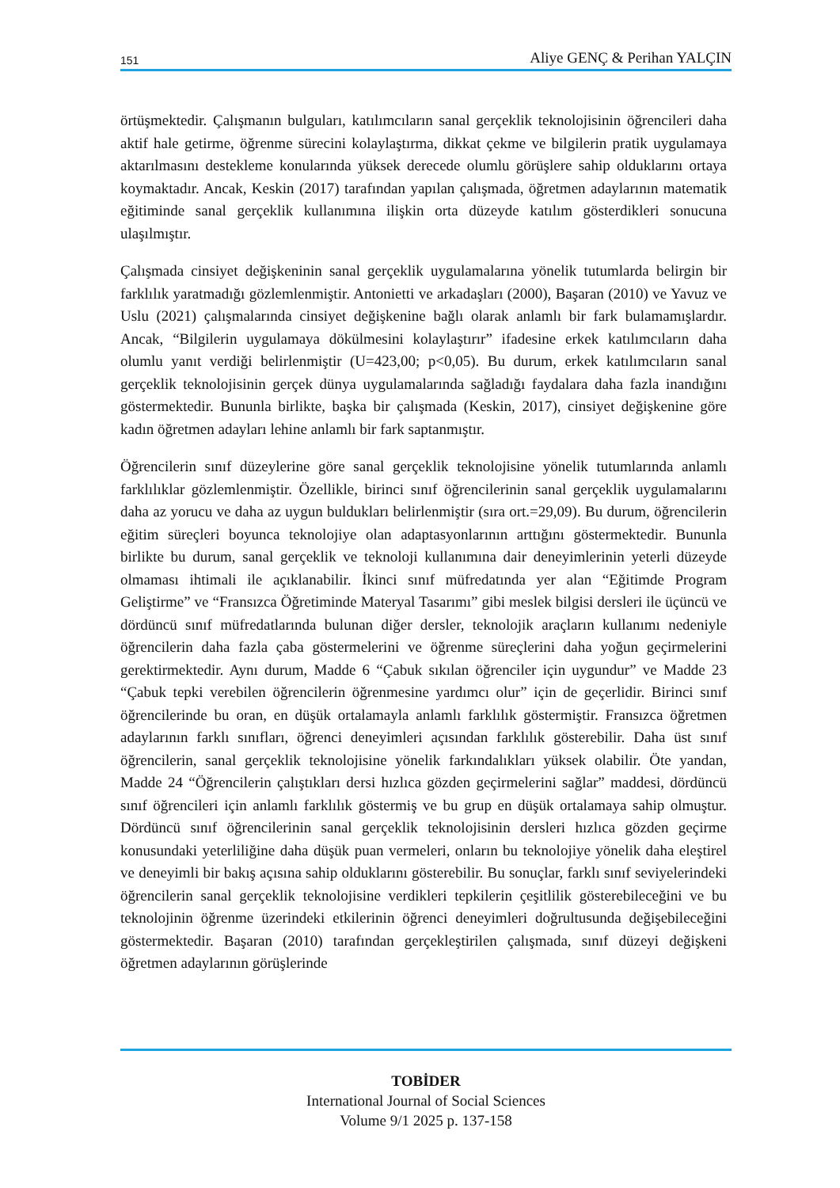151 Aliye GENÇ & Perihan YALÇIN
örtüşmektedir. Çalışmanın bulguları, katılımcıların sanal gerçeklik teknolojisinin öğrencileri daha aktif hale getirme, öğrenme sürecini kolaylaştırma, dikkat çekme ve bilgilerin pratik uygulamaya aktarılmasını destekleme konularında yüksek derecede olumlu görüşlere sahip olduklarını ortaya koymaktadır. Ancak, Keskin (2017) tarafından yapılan çalışmada, öğretmen adaylarının matematik eğitiminde sanal gerçeklik kullanımına ilişkin orta düzeyde katılım gösterdikleri sonucuna ulaşılmıştır.
Çalışmada cinsiyet değişkeninin sanal gerçeklik uygulamalarına yönelik tutumlarda belirgin bir farklılık yaratmadığı gözlemlenmiştir. Antonietti ve arkadaşları (2000), Başaran (2010) ve Yavuz ve Uslu (2021) çalışmalarında cinsiyet değişkenine bağlı olarak anlamlı bir fark bulamamışlardır. Ancak, “Bilgilerin uygulamaya dökülmesini kolaylaştırır” ifadesine erkek katılımcıların daha olumlu yanıt verdiği belirlenmiştir (U=423,00; p<0,05). Bu durum, erkek katılımcıların sanal gerçeklik teknolojisinin gerçek dünya uygulamalarında sağladığı faydalara daha fazla inandığını göstermektedir. Bununla birlikte, başka bir çalışmada (Keskin, 2017), cinsiyet değişkenine göre kadın öğretmen adayları lehine anlamlı bir fark saptanmıştır.
Öğrencilerin sınıf düzeylerine göre sanal gerçeklik teknolojisine yönelik tutumlarında anlamlı farklılıklar gözlemlenmiştir. Özellikle, birinci sınıf öğrencilerinin sanal gerçeklik uygulamalarını daha az yorucu ve daha az uygun buldukları belirlenmiştir (sıra ort.=29,09). Bu durum, öğrencilerin eğitim süreçleri boyunca teknolojiye olan adaptasyonlarının arttığını göstermektedir. Bununla birlikte bu durum, sanal gerçeklik ve teknoloji kullanımına dair deneyimlerinin yeterli düzeyde olmaması ihtimali ile açıklanabilir. İkinci sınıf müfredatında yer alan “Eğitimde Program Geliştirme” ve “Fransızca Öğretiminde Materyal Tasarımı” gibi meslek bilgisi dersleri ile üçüncü ve dördüncü sınıf müfredatlarında bulunan diğer dersler, teknolojik araçların kullanımı nedeniyle öğrencilerin daha fazla çaba göstermelerini ve öğrenme süreçlerini daha yoğun geçirmelerini gerektirmektedir. Aynı durum, Madde 6 “Çabuk sıkılan öğrenciler için uygundur” ve Madde 23 “Çabuk tepki verebilen öğrencilerin öğrenmesine yardımcı olur” için de geçerlidir. Birinci sınıf öğrencilerinde bu oran, en düşük ortalamayla anlamlı farklılık göstermiştir. Fransızca öğretmen adaylarının farklı sınıfları, öğrenci deneyimleri açısından farklılık gösterebilir. Daha üst sınıf öğrencilerin, sanal gerçeklik teknolojisine yönelik farkındalıkları yüksek olabilir. Öte yandan, Madde 24 “Öğrencilerin çalıştıkları dersi hızlıca gözden geçirmelerini sağlar” maddesi, dördüncü sınıf öğrencileri için anlamlı farklılık göstermiş ve bu grup en düşük ortalamaya sahip olmuştur. Dördüncü sınıf öğrencilerinin sanal gerçeklik teknolojisinin dersleri hızlıca gözden geçirme konusundaki yeterliliğine daha düşük puan vermeleri, onların bu teknolojiye yönelik daha eleştirel ve deneyimli bir bakış açısına sahip olduklarını gösterebilir. Bu sonuçlar, farklı sınıf seviyelerindeki öğrencilerin sanal gerçeklik teknolojisine verdikleri tepkilerin çeşitlilik gösterebileceğini ve bu teknolojinin öğrenme üzerindeki etkilerinin öğrenci deneyimleri doğrultusunda değişebileceğini göstermektedir. Başaran (2010) tarafından gerçekleştirilen çalışmada, sınıf düzeyi değişkeni öğretmen adaylarının görüşlerinde
TOBİDER
International Journal of Social Sciences
Volume 9/1 2025 p. 137-158